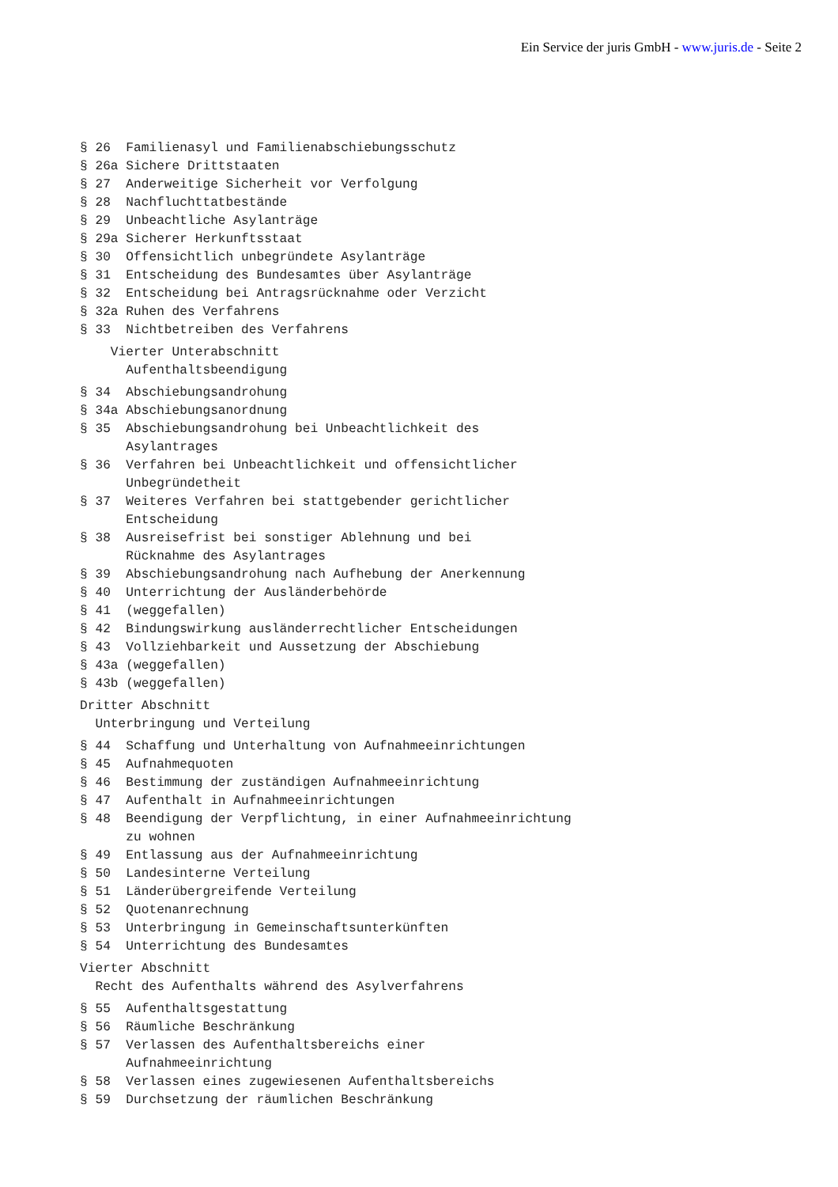Ein Service der juris GmbH - www.juris.de - Seite 2
§ 26  Familienasyl und Familienabschiebungsschutz
§ 26a Sichere Drittstaaten
§ 27  Anderweitige Sicherheit vor Verfolgung
§ 28  Nachfluchttatbestände
§ 29  Unbeachtliche Asylanträge
§ 29a Sicherer Herkunftsstaat
§ 30  Offensichtlich unbegründete Asylanträge
§ 31  Entscheidung des Bundesamtes über Asylanträge
§ 32  Entscheidung bei Antragsrücknahme oder Verzicht
§ 32a Ruhen des Verfahrens
§ 33  Nichtbetreiben des Verfahrens
    Vierter Unterabschnitt
      Aufenthaltsbeendigung
§ 34  Abschiebungsandrohung
§ 34a Abschiebungsanordnung
§ 35  Abschiebungsandrohung bei Unbeachtlichkeit des
      Asylantrages
§ 36  Verfahren bei Unbeachtlichkeit und offensichtlicher
      Unbegründetheit
§ 37  Weiteres Verfahren bei stattgebender gerichtlicher
      Entscheidung
§ 38  Ausreisefrist bei sonstiger Ablehnung und bei
      Rücknahme des Asylantrages
§ 39  Abschiebungsandrohung nach Aufhebung der Anerkennung
§ 40  Unterrichtung der Ausländerbehörde
§ 41  (weggefallen)
§ 42  Bindungswirkung ausländerrechtlicher Entscheidungen
§ 43  Vollziehbarkeit und Aussetzung der Abschiebung
§ 43a (weggefallen)
§ 43b (weggefallen)
Dritter Abschnitt
  Unterbringung und Verteilung
§ 44  Schaffung und Unterhaltung von Aufnahmeeinrichtungen
§ 45  Aufnahmequoten
§ 46  Bestimmung der zuständigen Aufnahmeeinrichtung
§ 47  Aufenthalt in Aufnahmeeinrichtungen
§ 48  Beendigung der Verpflichtung, in einer Aufnahmeeinrichtung
      zu wohnen
§ 49  Entlassung aus der Aufnahmeeinrichtung
§ 50  Landesinterne Verteilung
§ 51  Länderübergreifende Verteilung
§ 52  Quotenanrechnung
§ 53  Unterbringung in Gemeinschaftsunterkünften
§ 54  Unterrichtung des Bundesamtes
Vierter Abschnitt
  Recht des Aufenthalts während des Asylverfahrens
§ 55  Aufenthaltsgestattung
§ 56  Räumliche Beschränkung
§ 57  Verlassen des Aufenthaltsbereichs einer
      Aufnahmeeinrichtung
§ 58  Verlassen eines zugewiesenen Aufenthaltsbereichs
§ 59  Durchsetzung der räumlichen Beschränkung